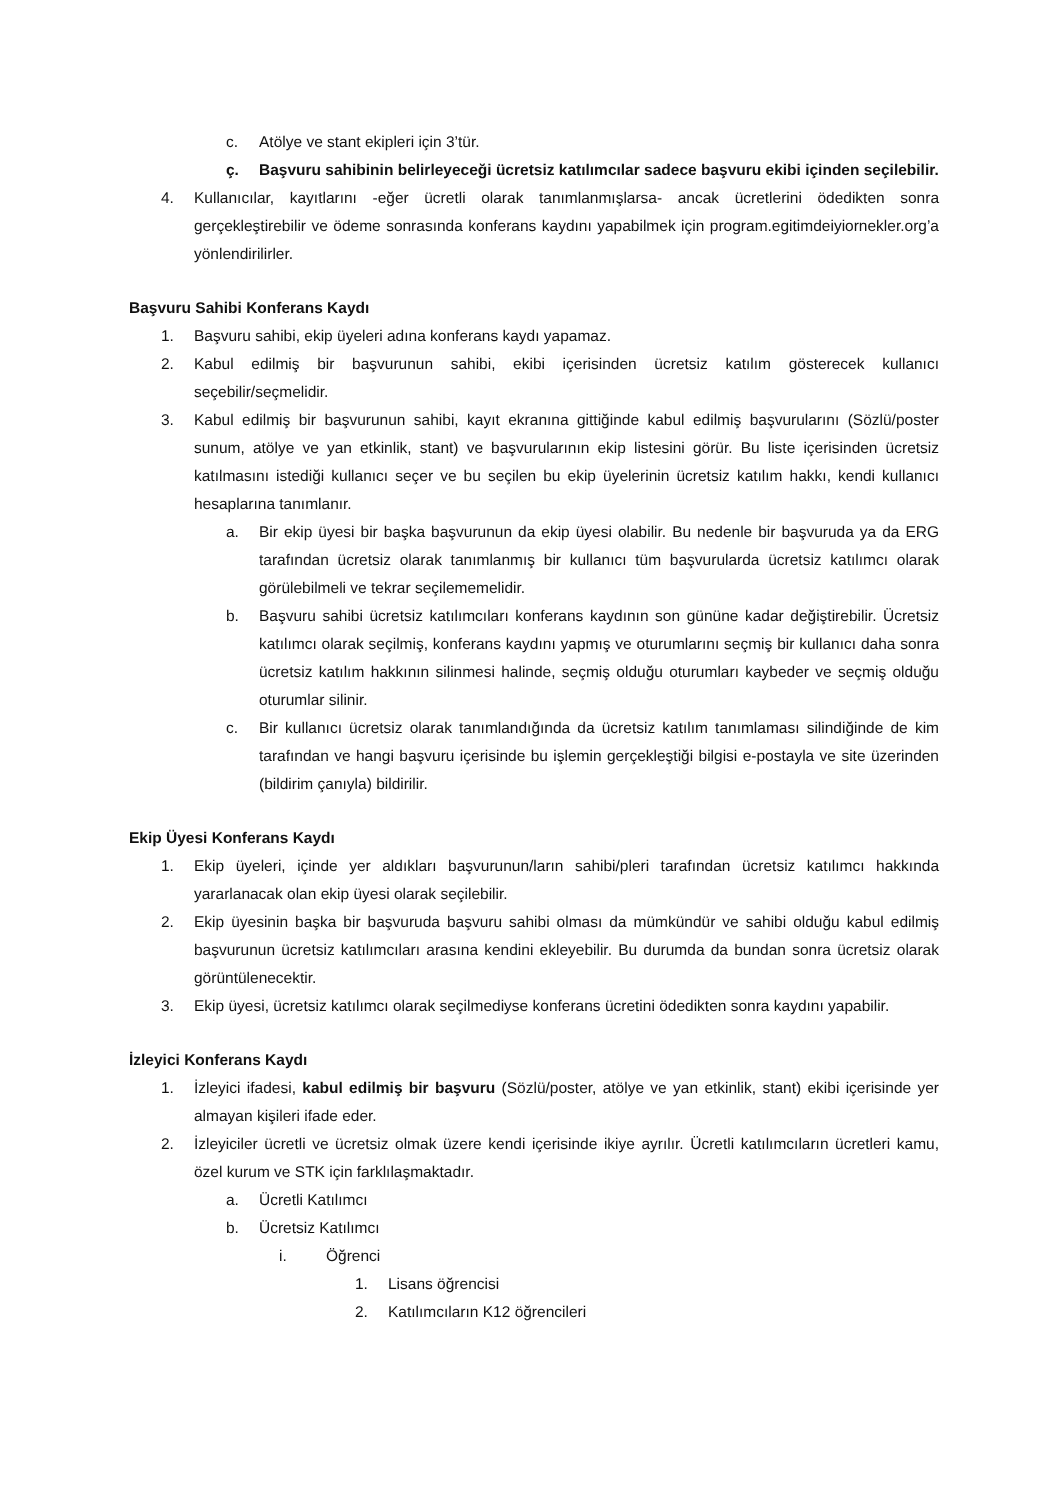c. Atölye ve stant ekipleri için 3’tür.
ç. Başvuru sahibinin belirleyeceği ücretsiz katılımcılar sadece başvuru ekibi içinden seçilebilir.
4. Kullanıcılar, kayıtlarını -eğer ücretli olarak tanımlanmışlarsa- ancak ücretlerini ödedikten sonra gerçekleştirebilir ve ödeme sonrasında konferans kaydını yapabilmek için program.egitimdeiyiornekler.org’a yönlendirilirler.
Başvuru Sahibi Konferans Kaydı
1. Başvuru sahibi, ekip üyeleri adına konferans kaydı yapamaz.
2. Kabul edilmiş bir başvurunun sahibi, ekibi içerisinden ücretsiz katılım gösterecek kullanıcı seçebilir/seçmelidir.
3. Kabul edilmiş bir başvurunun sahibi, kayıt ekranına gittiğinde kabul edilmiş başvurularını (Sözlü/poster sunum, atölye ve yan etkinlik, stant) ve başvurularının ekip listesini görür. Bu liste içerisinden ücretsiz katılmasını istediği kullanıcı seçer ve bu seçilen bu ekip üyelerinin ücretsiz katılım hakkı, kendi kullanıcı hesaplarına tanımlanır.
a. Bir ekip üyesi bir başka başvurunun da ekip üyesi olabilir. Bu nedenle bir başvuruda ya da ERG tarafından ücretsiz olarak tanımlanmış bir kullanıcı tüm başvurularda ücretsiz katılımcı olarak görülebilmeli ve tekrar seçilememelidir.
b. Başvuru sahibi ücretsiz katılımcıları konferans kaydının son gününe kadar değiştirebilir. Ücretsiz katılımcı olarak seçilmiş, konferans kaydını yapmış ve oturumlarını seçmiş bir kullanıcı daha sonra ücretsiz katılım hakkının silinmesi halinde, seçmiş olduğu oturumları kaybeder ve seçmiş olduğu oturumlar silinir.
c. Bir kullanıcı ücretsiz olarak tanımlandığında da ücretsiz katılım tanımlaması silindiğinde de kim tarafından ve hangi başvuru içerisinde bu işlemin gerçekleştiği bilgisi e-postayla ve site üzerinden (bildirim çanıyla) bildirilir.
Ekip Üyesi Konferans Kaydı
1. Ekip üyeleri, içinde yer aldıkları başvurunun/ların sahibi/pleri tarafından ücretsiz katılımcı hakkında yararlanacak olan ekip üyesi olarak seçilebilir.
2. Ekip üyesinin başka bir başvuruda başvuru sahibi olması da mümkündür ve sahibi olduğu kabul edilmiş başvurunun ücretsiz katılımcıları arasına kendini ekleyebilir. Bu durumda da bundan sonra ücretsiz olarak görüntülenecektir.
3. Ekip üyesi, ücretsiz katılımcı olarak seçilmediyse konferans ücretini ödedikten sonra kaydını yapabilir.
İzleyici Konferans Kaydı
1. İzleyici ifadesi, kabul edilmiş bir başvuru (Sözlü/poster, atölye ve yan etkinlik, stant) ekibi içerisinde yer almayan kişileri ifade eder.
2. İzleyiciler ücretli ve ücretsiz olmak üzere kendi içerisinde ikiye ayrılır. Ücretli katılımcıların ücretleri kamu, özel kurum ve STK için farklılaşmaktadır.
a. Ücretli Katılımcı
b. Ücretsiz Katılımcı
i. Öğrenci
1. Lisans öğrencisi
2. Katılımcıların K12 öğrencileri